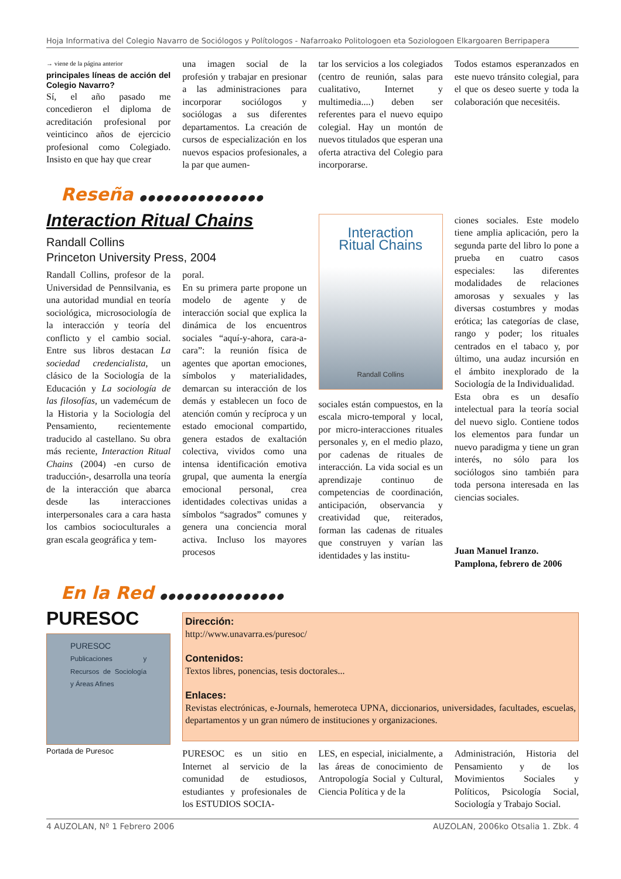Hoja Informativa del Colegio Navarro de Sociólogos y Polítologos - Nafarroako Politologoen eta Soziologoen Elkargoaren Berripapera
→ viene de la página anterior
principales líneas de acción del Colegio Navarro?
Sí, el año pasado me concedieron el diploma de acreditación profesional por veinticinco años de ejercicio profesional como Colegiado. Insisto en que hay que crear
una imagen social de la profesión y trabajar en presionar a las administraciones para incorporar sociólogos y sociólogas a sus diferentes departamentos. La creación de cursos de especialización en los nuevos espacios profesionales, a la par que aumen-
tar los servicios a los colegiados (centro de reunión, salas para cualitativo, Internet y multimedia....) deben ser referentes para el nuevo equipo colegial. Hay un montón de nuevos titulados que esperan una oferta atractiva del Colegio para incorporarse.
Todos estamos esperanzados en este nuevo tránsito colegial, para el que os deseo suerte y toda la colaboración que necesitéis.
Reseña ●●●●●●●●●●●●●●●
Interaction Ritual Chains
Randall Collins
Princeton University Press, 2004
Randall Collins, profesor de la Universidad de Pennsilvania, es una autoridad mundial en teoría sociológica, microsociología de la interacción y teoría del conflicto y el cambio social. Entre sus libros destacan La sociedad credencialista, un clásico de la Sociología de la Educación y La sociología de las filosofías, un vademécum de la Historia y la Sociología del Pensamiento, recientemente traducido al castellano. Su obra más reciente, Interaction Ritual Chains (2004) -en curso de traducción-, desarrolla una teoría de la interacción que abarca desde las interacciones interpersonales cara a cara hasta los cambios socioculturales a gran escala geográfica y tem-
poral.
En su primera parte propone un modelo de agente y de interacción social que explica la dinámica de los encuentros sociales “aquí-y-ahora, cara-a-cara”: la reunión física de agentes que aportan emociones, símbolos y materialidades, demarcan su interacción de los demás y establecen un foco de atención común y recíproca y un estado emocional compartido, genera estados de exaltación colectiva, vividos como una intensa identificación emotiva grupal, que aumenta la energía emocional personal, crea identidades colectivas unidas a símbolos “sagrados” comunes y genera una conciencia moral activa. Incluso los mayores procesos
Interaction
Ritual Chains
Randall Collins
sociales están compuestos, en la escala micro-temporal y local, por micro-interacciones rituales personales y, en el medio plazo, por cadenas de rituales de interacción. La vida social es un aprendizaje continuo de competencias de coordinación, anticipación, observancia y creatividad que, reiterados, forman las cadenas de rituales que construyen y varían las identidades y las institu-
ciones sociales. Este modelo tiene amplia aplicación, pero la segunda parte del libro lo pone a prueba en cuatro casos especiales: las diferentes modalidades de relaciones amorosas y sexuales y las diversas costumbres y modas erótica; las categorías de clase, rango y poder; los rituales centrados en el tabaco y, por último, una audaz incursión en el ámbito inexplorado de la Sociología de la Individualidad.
Esta obra es un desafío intelectual para la teoría social del nuevo siglo. Contiene todos los elementos para fundar un nuevo paradigma y tiene un gran interés, no sólo para los sociólogos sino también para toda persona interesada en las ciencias sociales.
Juan Manuel Iranzo.
Pamplona, febrero de 2006
En la Red ●●●●●●●●●●●●●●●
PURESOC
PURESOC
Publicaciones y Recursos de Sociología y Áreas Afines
Portada de Puresoc
Dirección:
http://www.unavarra.es/puresoc/
Contenidos:
Textos libres, ponencias, tesis doctorales...
Enlaces:
Revistas electrónicas, e-Journals, hemeroteca UPNA, diccionarios, universidades, facultades, escuelas, departamentos y un gran número de instituciones y organizaciones.
PURESOC es un sitio en Internet al servicio de la comunidad de estudiosos, estudiantes y profesionales de los ESTUDIOS SOCIA-
LES, en especial, inicialmente, a las áreas de conocimiento de Antropología Social y Cultural, Ciencia Política y de la
Administración, Historia del Pensamiento y de los Movimientos Sociales y Políticos, Psicología Social, Sociología y Trabajo Social.
4 AUZOLAN, Nº 1 Febrero 2006 AUZOLAN, 2006ko Otsalia 1. Zbk. 4